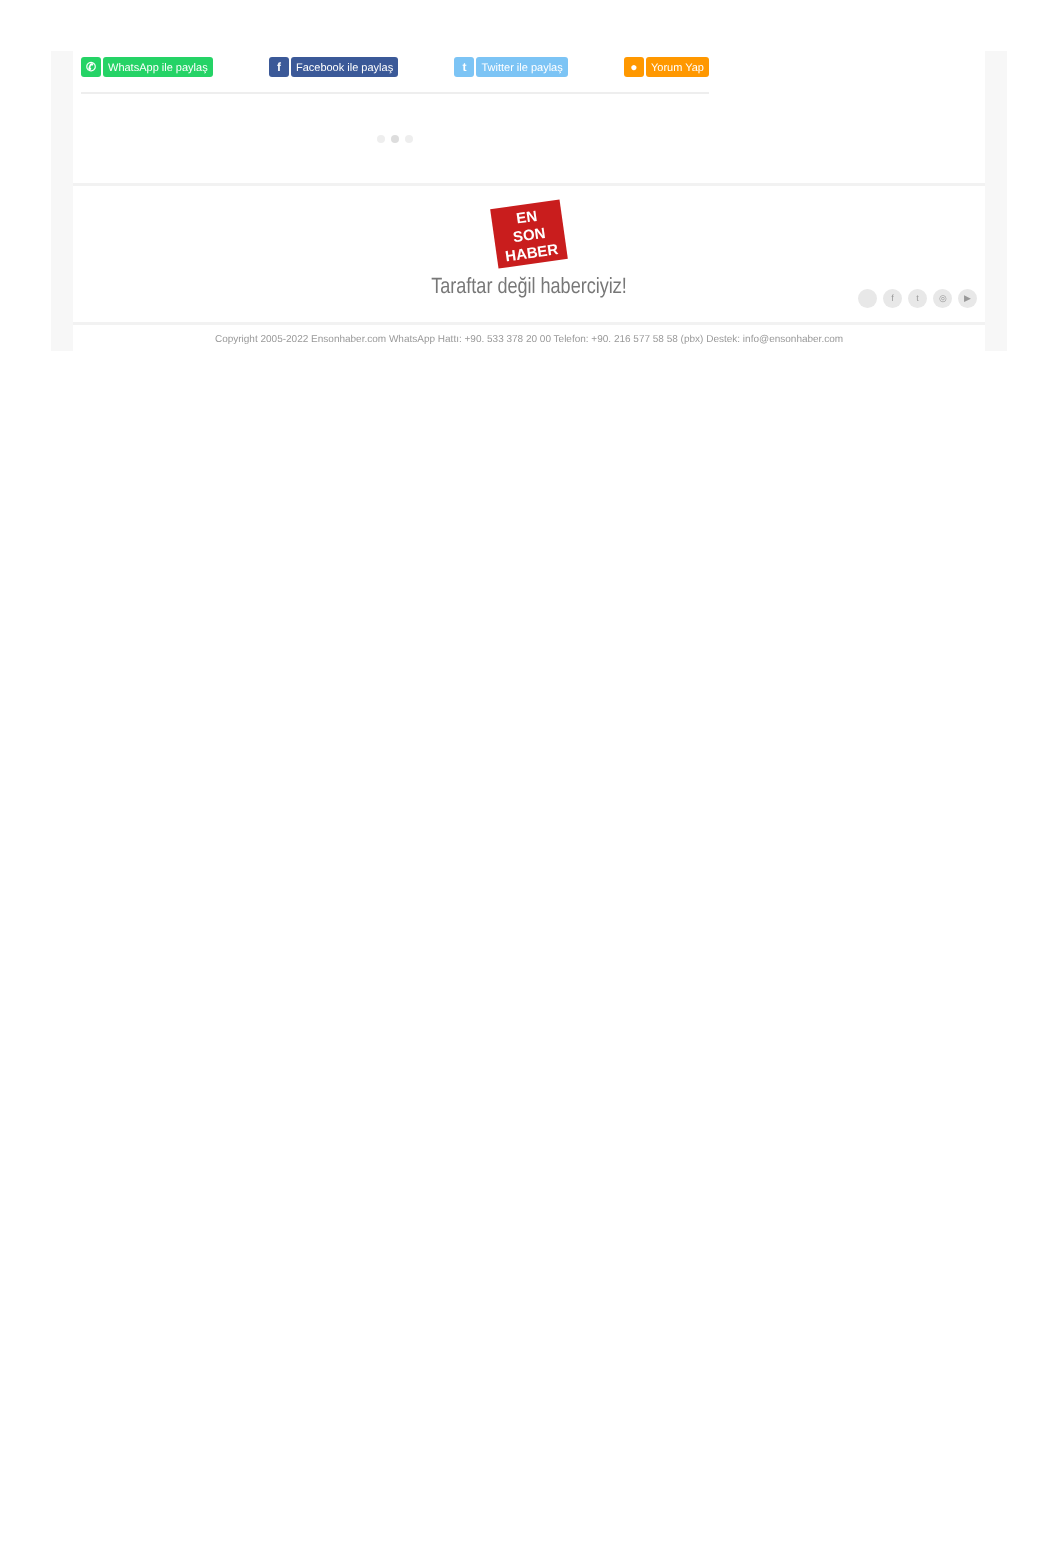✆ WhatsApp ile paylaş f Facebook ile paylaş t Twitter ile paylaş ● Yorum Yap
EN
SON
HABER
Taraftar değil haberciyiz!
ft ◎ ▶
Copyright 2005-2022 Ensonhaber.com WhatsApp Hattı: +90. 533 378 20 00 Telefon: +90. 216 577 58 58 (pbx) Destek: info@ensonhaber.com